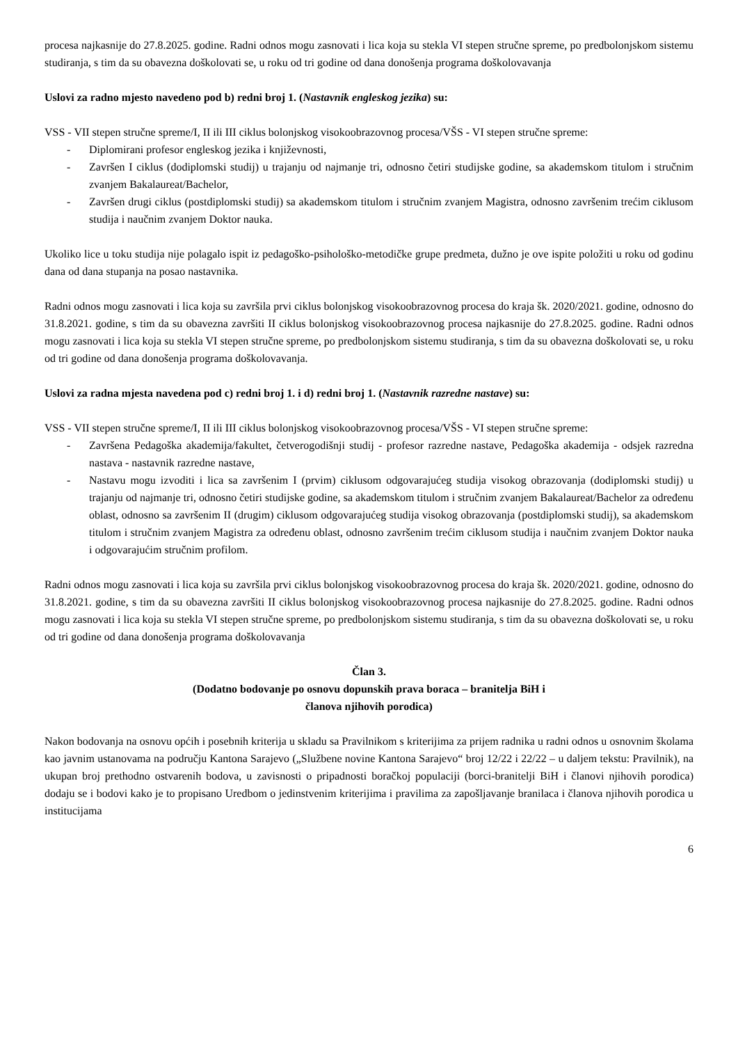procesa najkasnije do 27.8.2025. godine. Radni odnos mogu zasnovati i lica koja su stekla VI stepen stručne spreme, po predbolonjskom sistemu studiranja, s tim da su obavezna doškolovati se, u roku od tri godine od dana donošenja programa doškolovavanja
Uslovi za radno mjesto navedeno pod b) redni broj 1. (Nastavnik engleskog jezika) su:
VSS - VII stepen stručne spreme/I, II ili III ciklus bolonjskog visokoobrazovnog procesa/VŠS - VI stepen stručne spreme:
- Diplomirani profesor engleskog jezika i književnosti,
- Završen I ciklus (dodiplomski studij) u trajanju od najmanje tri, odnosno četiri studijske godine, sa akademskom titulom i stručnim zvanjem Bakalaureat/Bachelor,
- Završen drugi ciklus (postdiplomski studij) sa akademskom titulom i stručnim zvanjem Magistra, odnosno završenim trećim ciklusom studija i naučnim zvanjem Doktor nauka.
Ukoliko lice u toku studija nije polagalo ispit iz pedagoško-psihološko-metodičke grupe predmeta, dužno je ove ispite položiti u roku od godinu dana od dana stupanja na posao nastavnika.
Radni odnos mogu zasnovati i lica koja su završila prvi ciklus bolonjskog visokoobrazovnog procesa do kraja šk. 2020/2021. godine, odnosno do 31.8.2021. godine, s tim da su obavezna završiti II ciklus bolonjskog visokoobrazovnog procesa najkasnije do 27.8.2025. godine. Radni odnos mogu zasnovati i lica koja su stekla VI stepen stručne spreme, po predbolonjskom sistemu studiranja, s tim da su obavezna doškolovati se, u roku od tri godine od dana donošenja programa doškolovavanja.
Uslovi za radna mjesta navedena pod c) redni broj 1. i d) redni broj 1. (Nastavnik razredne nastave) su:
VSS - VII stepen stručne spreme/I, II ili III ciklus bolonjskog visokoobrazovnog procesa/VŠS - VI stepen stručne spreme:
- Završena Pedagoška akademija/fakultet, četverogodišnji studij - profesor razredne nastave, Pedagoška akademija - odsjek razredna nastava - nastavnik razredne nastave,
- Nastavu mogu izvoditi i lica sa završenim I (prvim) ciklusom odgovarajućeg studija visokog obrazovanja (dodiplomski studij) u trajanju od najmanje tri, odnosno četiri studijske godine, sa akademskom titulom i stručnim zvanjem Bakalaureat/Bachelor za određenu oblast, odnosno sa završenim II (drugim) ciklusom odgovarajućeg studija visokog obrazovanja (postdiplomski studij), sa akademskom titulom i stručnim zvanjem Magistra za određenu oblast, odnosno završenim trećim ciklusom studija i naučnim zvanjem Doktor nauka i odgovarajućim stručnim profilom.
Radni odnos mogu zasnovati i lica koja su završila prvi ciklus bolonjskog visokoobrazovnog procesa do kraja šk. 2020/2021. godine, odnosno do 31.8.2021. godine, s tim da su obavezna završiti II ciklus bolonjskog visokoobrazovnog procesa najkasnije do 27.8.2025. godine. Radni odnos mogu zasnovati i lica koja su stekla VI stepen stručne spreme, po predbolonjskom sistemu studiranja, s tim da su obavezna doškolovati se, u roku od tri godine od dana donošenja programa doškolovavanja
Član 3.
(Dodatno bodovanje po osnovu dopunskih prava boraca – branitelja BiH i
članova njihovih porodica)
Nakon bodovanja na osnovu općih i posebnih kriterija u skladu sa Pravilnikom s kriterijima za prijem radnika u radni odnos u osnovnim školama kao javnim ustanovama na području Kantona Sarajevo („Službene novine Kantona Sarajevo“ broj 12/22 i 22/22 – u daljem tekstu: Pravilnik), na ukupan broj prethodno ostvarenih bodova, u zavisnosti o pripadnosti boračkoj populaciji (borci-branitelji BiH i članovi njihovih porodica) dodaju se i bodovi kako je to propisano Uredbom o jedinstvenim kriterijima i pravilima za zapošljavanje branilaca i članova njihovih porodica u institucijama
6